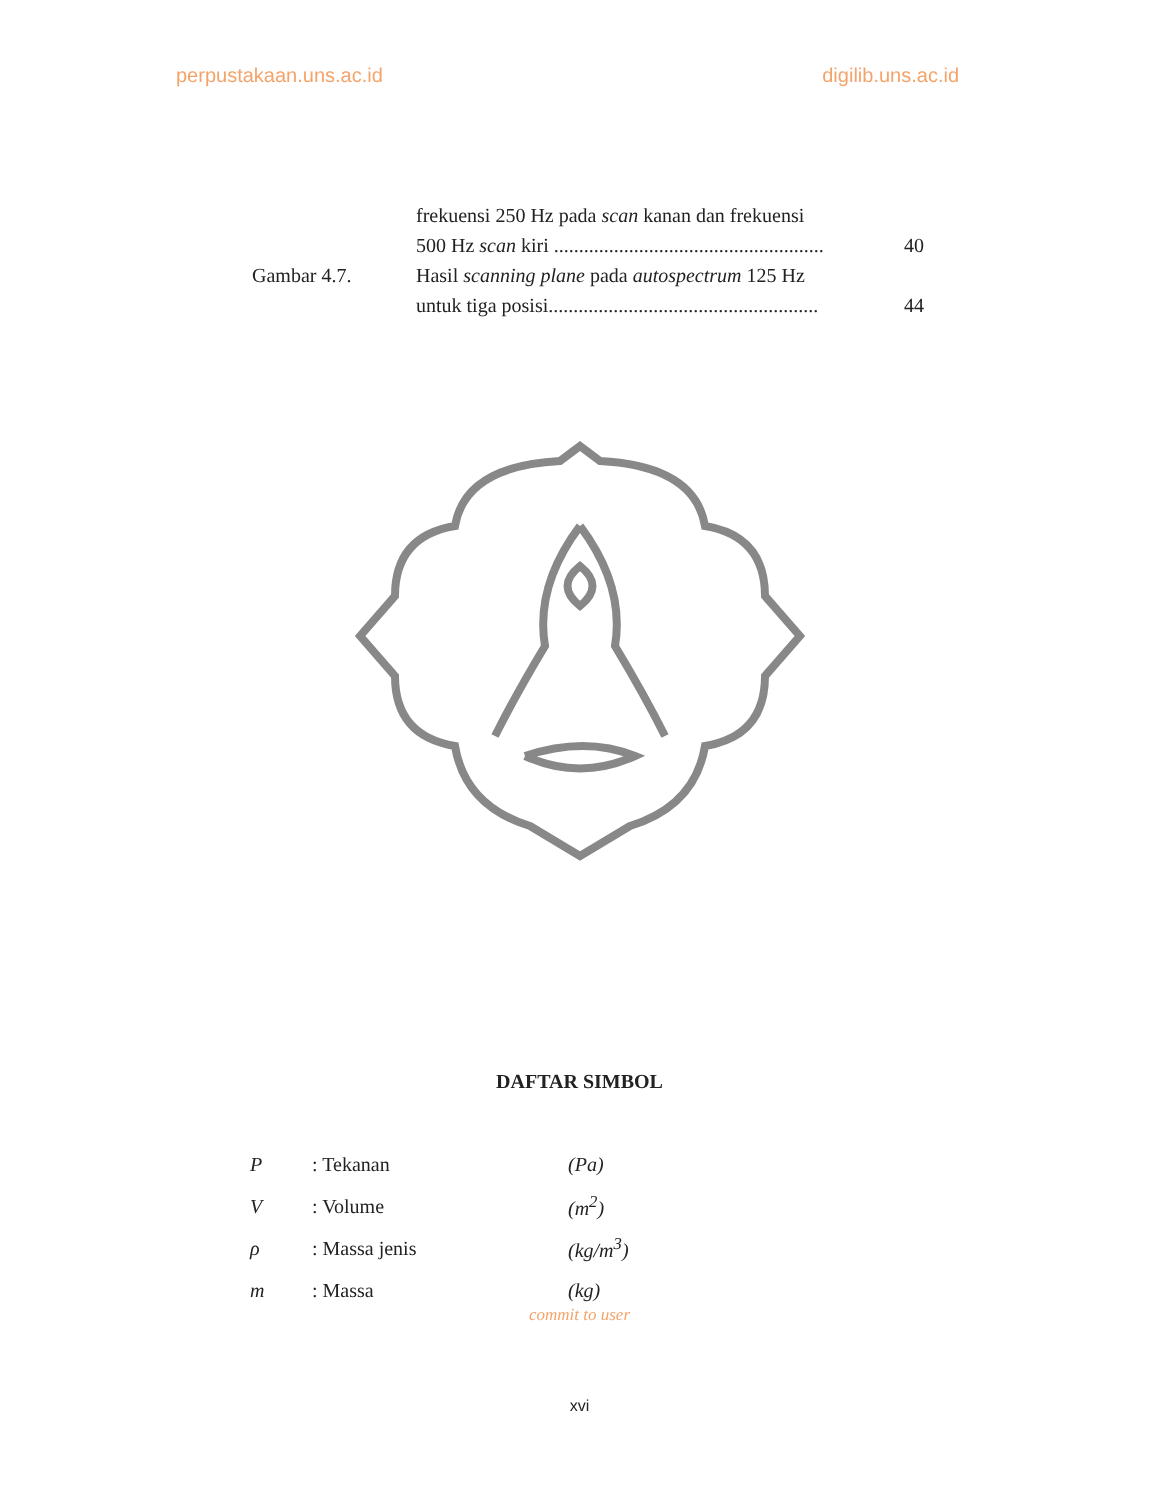perpustakaan.uns.ac.id digilib.uns.ac.id
| | frekuensi 250 Hz pada scan kanan dan frekuensi | |
| | 500 Hz scan kiri ...................................................... | 40 |
| Gambar 4.7. | Hasil scanning plane pada autospectrum 125 Hz | |
| | untuk tiga posisi...................................................... | 44 |
DAFTAR SIMBOL
| P | : Tekanan | (Pa) |
| V | : Volume | (m<sup>2</sup>) |
| ρ | : Massa jenis | (kg/m<sup>3</sup>) |
| m | : Massa | (kg) |
commit to user
xvi